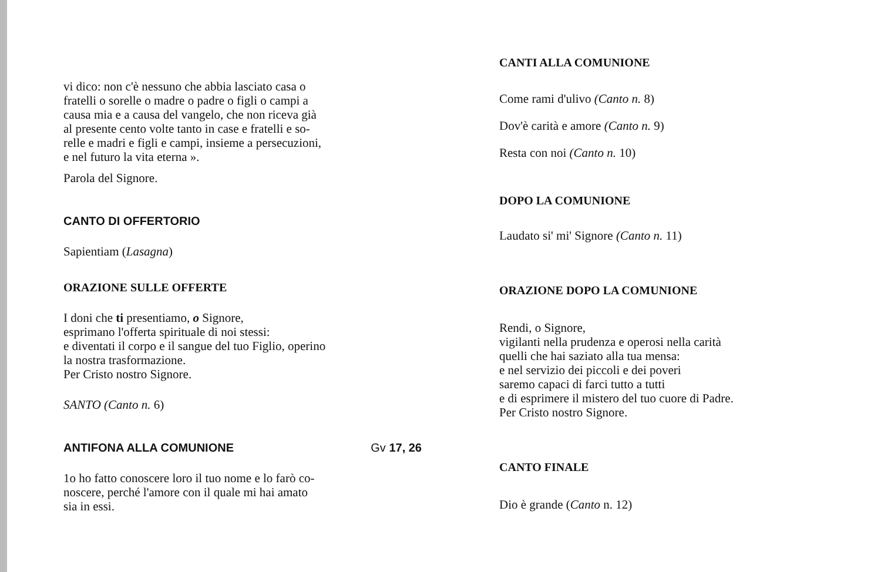vi dico: non c'è nessuno che abbia lasciato casa o
fratelli o sorelle o madre o padre o figli o campi a
causa mia e a causa del vangelo, che non riceva già
al presente cento volte tanto in case e fratelli e so-
relle e madri e figli e campi, insieme a persecuzioni,
e nel futuro la vita eterna ».
Parola del Signore.
CANTO DI OFFERTORIO
Sapientiam (Lasagna)
ORAZIONE SULLE OFFERTE
I doni che ti presentiamo, o Signore,
esprimano l'offerta spirituale di noi stessi:
e diventati il corpo e il sangue del tuo Figlio, operino
la nostra trasformazione.
Per Cristo nostro Signore.
SANTO (Canto n. 6)
ANTIFONA ALLA COMUNIONE Gv 17, 26
1o ho fatto conoscere loro il tuo nome e lo farò co-
noscere, perché l'amore con il quale mi hai amato
sia in essi.
CANTI ALLA COMUNIONE
Come rami d'ulivo (Canto n. 8)
Dov'è carità e amore (Canto n. 9)
Resta con noi (Canto n. 10)
DOPO LA COMUNIONE
Laudato si' mi' Signore (Canto n. 11)
ORAZIONE DOPO LA COMUNIONE
Rendi, o Signore,
vigilanti nella prudenza e operosi nella carità
quelli che hai saziato alla tua mensa:
e nel servizio dei piccoli e dei poveri
saremo capaci di farci tutto a tutti
e di esprimere il mistero del tuo cuore di Padre.
Per Cristo nostro Signore.
CANTO FINALE
Dio è grande (Canto n. 12)